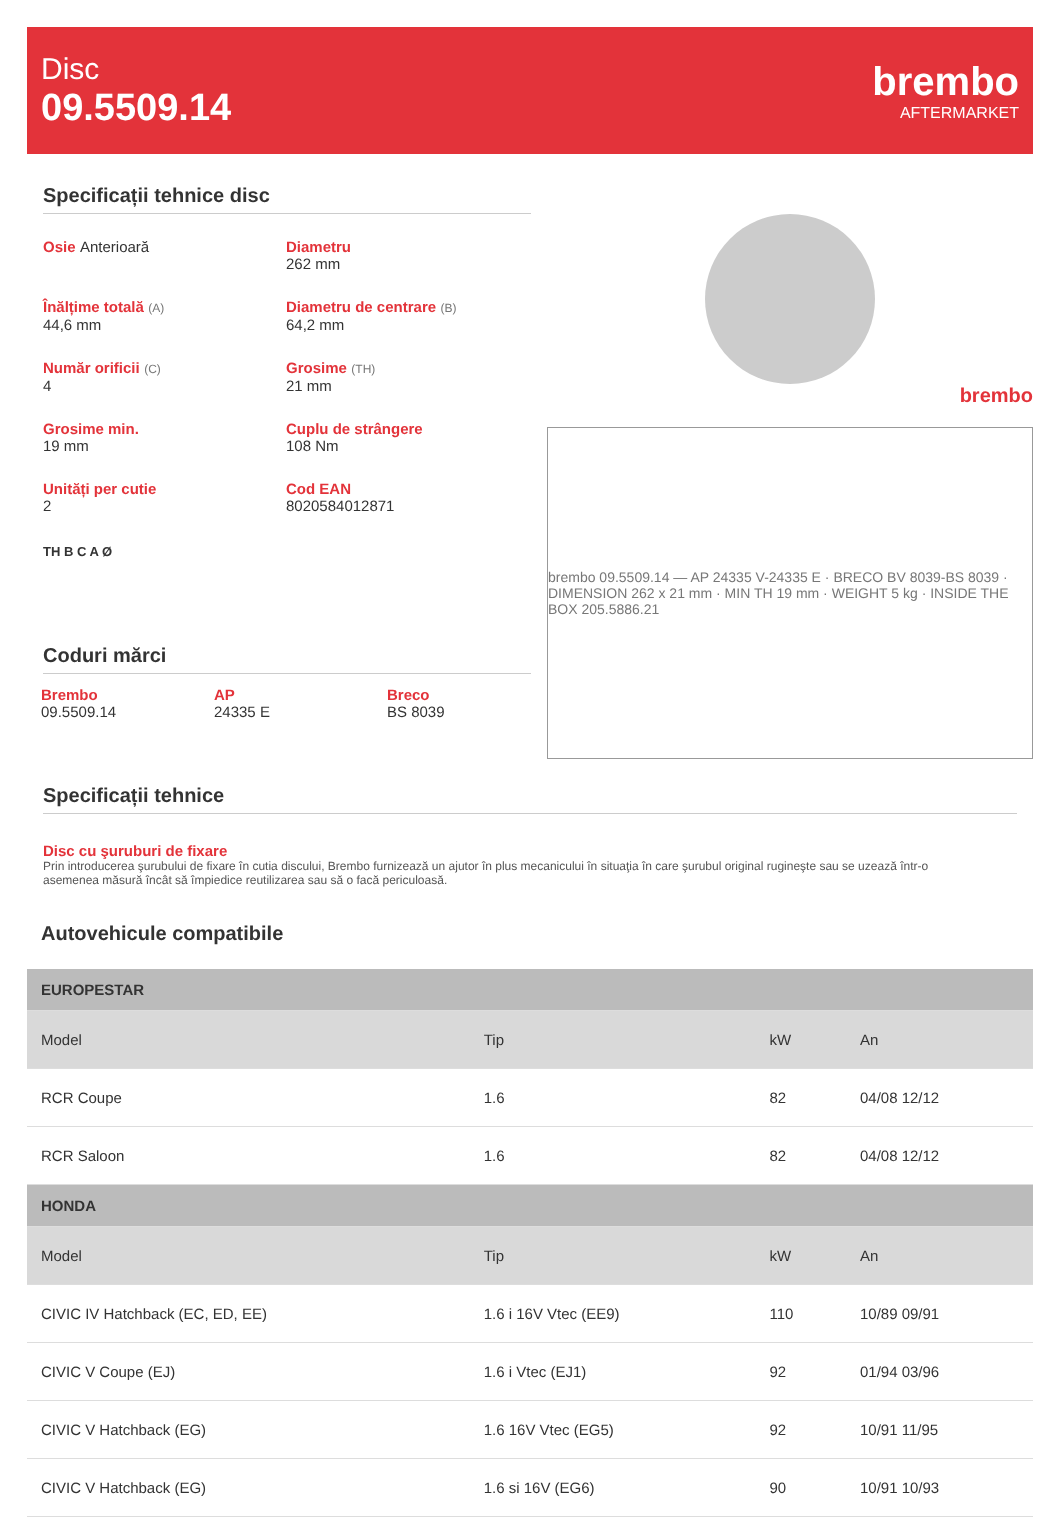Disc
09.5509.14
brembo
AFTERMARKET
Specificații tehnice disc
Osie Anterioară
Diametru
262 mm
Înălțime totală (A)
44,6 mm
Diametru de centrare (B)
64,2 mm
Număr orificii (C)
4
Grosime (TH)
21 mm
Grosime min.
19 mm
Cuplu de strângere
108 Nm
Unități per cutie
2
Cod EAN
8020584012871
TH B C A Ø
Coduri mărci
Brembo
09.5509.14
AP
24335 E
Breco
BS 8039
brembo
brembo 09.5509.14 — AP 24335 V-24335 E · BRECO BV 8039-BS 8039 · DIMENSION 262 x 21 mm · MIN TH 19 mm · WEIGHT 5 kg · INSIDE THE BOX 205.5886.21
Specificații tehnice
Disc cu şuruburi de fixare
Prin introducerea şurubului de fixare în cutia discului, Brembo furnizează un ajutor în plus mecanicului în situaţia în care şurubul original rugineşte sau se uzează într-o asemenea măsură încât să împiedice reutilizarea sau să o facă periculoasă.
Autovehicule compatibile
| EUROPESTAR | | | |
| Model | Tip | kW | An |
| RCR Coupe | 1.6 | 82 | 04/08 12/12 |
| RCR Saloon | 1.6 | 82 | 04/08 12/12 |
| HONDA | | | |
| Model | Tip | kW | An |
| CIVIC IV Hatchback (EC, ED, EE) | 1.6 i 16V Vtec (EE9) | 110 | 10/89 09/91 |
| CIVIC V Coupe (EJ) | 1.6 i Vtec (EJ1) | 92 | 01/94 03/96 |
| CIVIC V Hatchback (EG) | 1.6 16V Vtec (EG5) | 92 | 10/91 11/95 |
| CIVIC V Hatchback (EG) | 1.6 si 16V (EG6) | 90 | 10/91 10/93 |